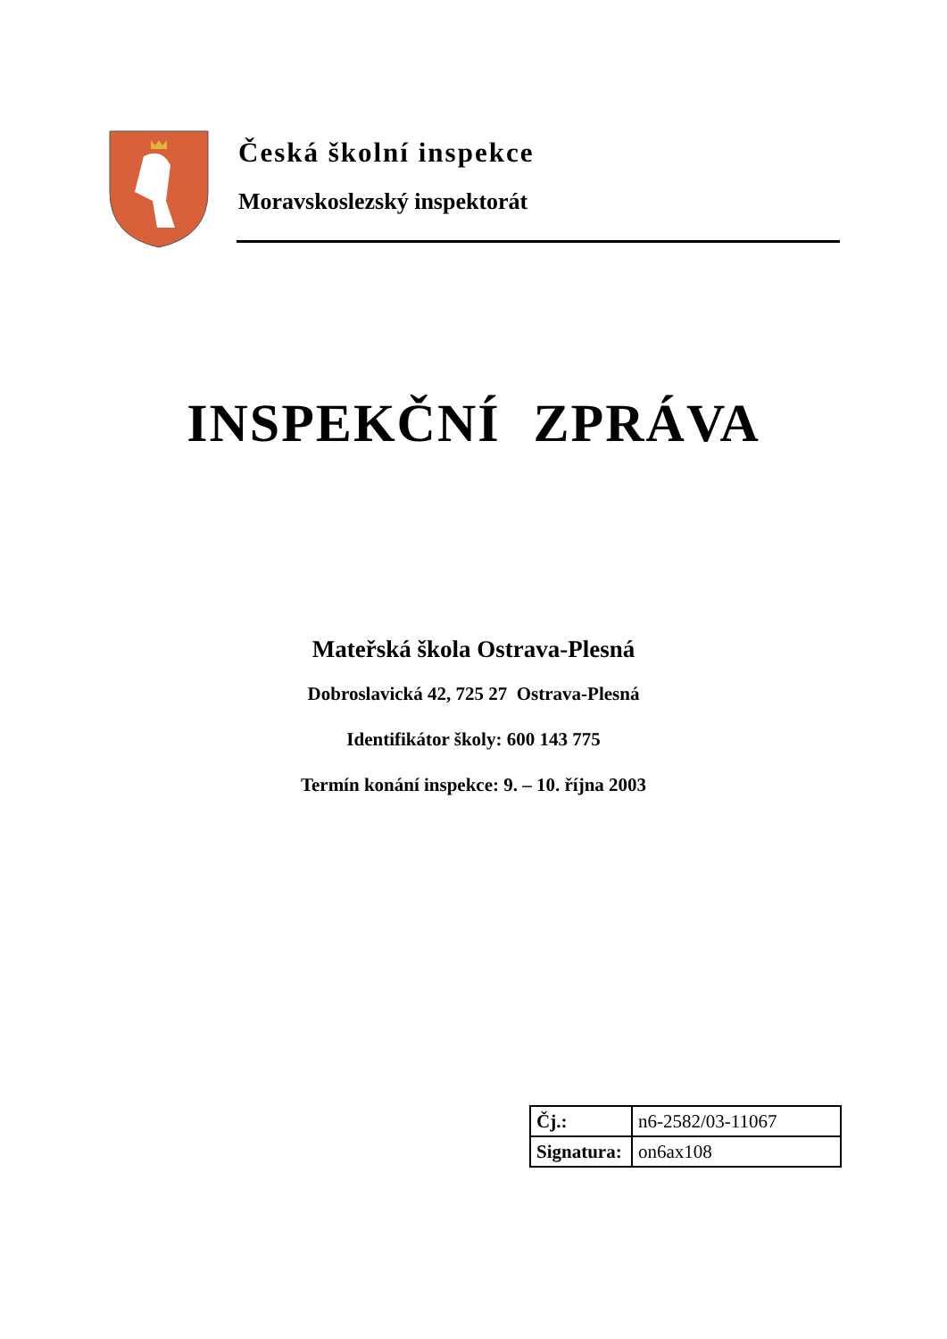Česká školní inspekce
Moravskoslezský inspektorát
INSPEKČNÍ ZPRÁVA
Mateřská škola Ostrava-Plesná
Dobroslavická 42, 725 27 Ostrava-Plesná
Identifikátor školy: 600 143 775
Termín konání inspekce: 9. – 10. října 2003
| Čj.: | n6-2582/03-11067 |
| Signatura: | on6ax108 |